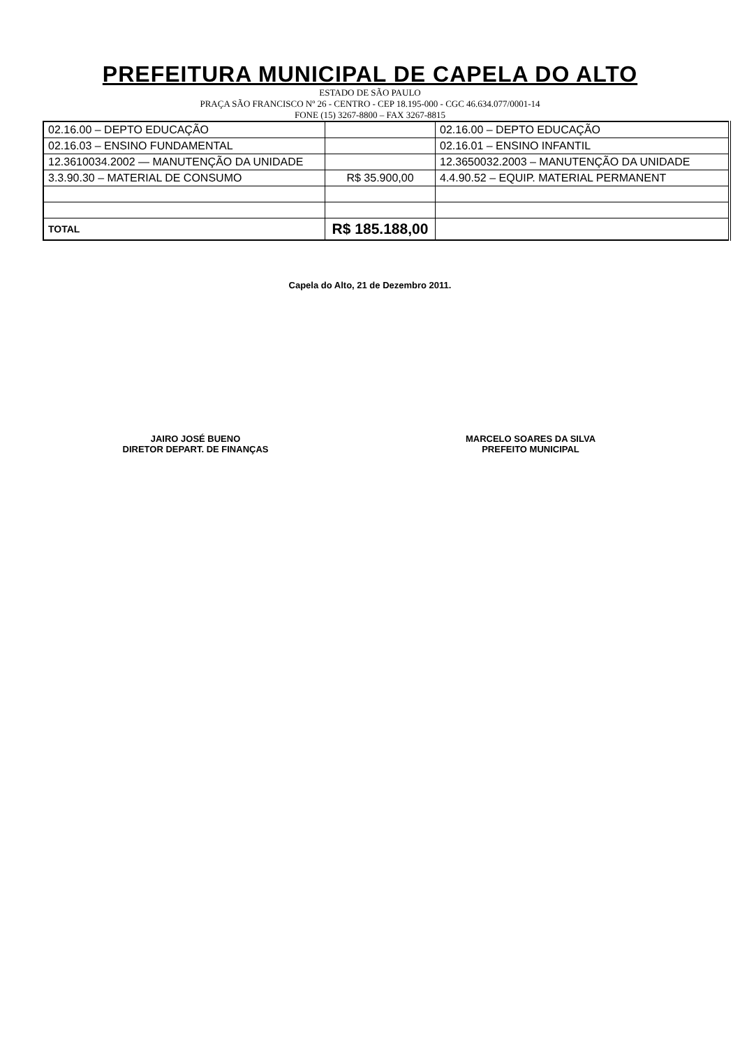PREFEITURA MUNICIPAL DE CAPELA DO ALTO
ESTADO DE SÃO PAULO
PRAÇA SÃO FRANCISCO Nº 26 - CENTRO - CEP 18.195-000 - CGC 46.634.077/0001-14
FONE (15) 3267-8800 – FAX 3267-8815
| 02.16.00 – DEPTO EDUCAÇÃO | | 02.16.00 – DEPTO EDUCAÇÃO |
| 02.16.03 – ENSINO FUNDAMENTAL | | 02.16.01 – ENSINO INFANTIL |
| 12.3610034.2002 — MANUTENÇÃO DA UNIDADE | | 12.3650032.2003 – MANUTENÇÃO DA UNIDADE |
| 3.3.90.30 – MATERIAL DE CONSUMO | R$ 35.900,00 | 4.4.90.52 – EQUIP. MATERIAL PERMANENT |
| TOTAL | R$ 185.188,00 | |
Capela do Alto, 21 de Dezembro 2011.
JAIRO JOSÉ BUENO
DIRETOR DEPART. DE FINANÇAS
MARCELO SOARES DA SILVA
PREFEITO MUNICIPAL